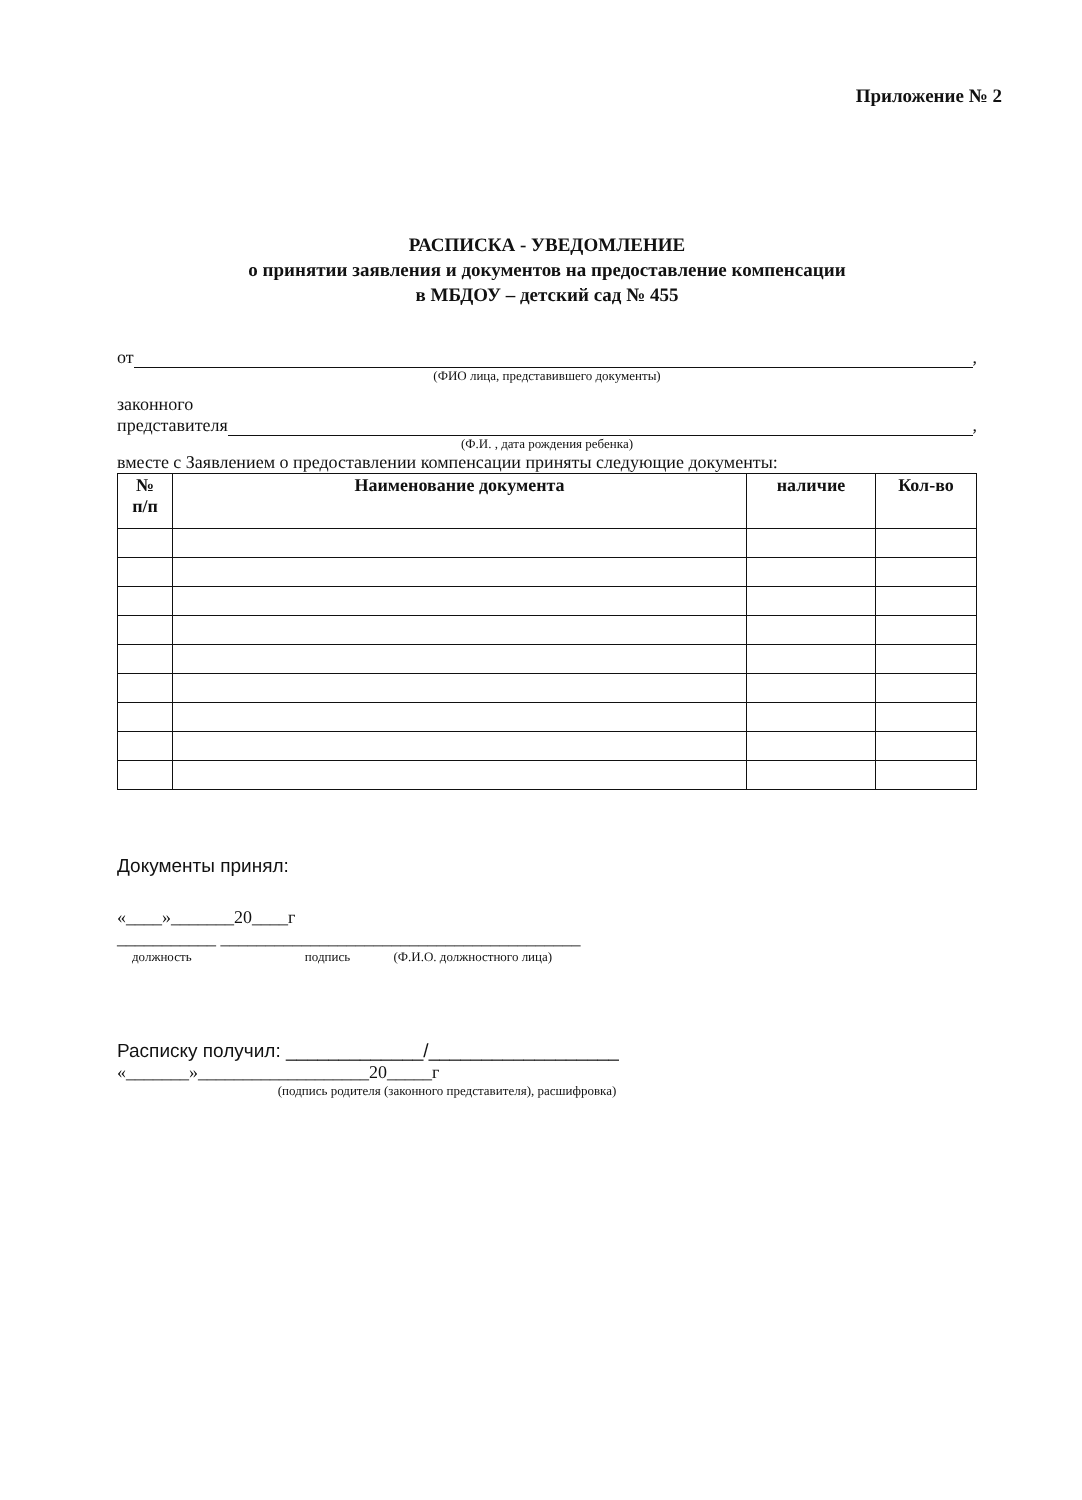Приложение № 2
РАСПИСКА - УВЕДОМЛЕНИЕ
о принятии заявления и документов на предоставление компенсации
в МБДОУ – детский сад № 455
от ,
(ФИО лица, представившего документы)
законного
представителя ,
(Ф.И. , дата рождения ребенка)
вместе с Заявлением о предоставлении компенсации приняты следующие документы:
| № п/п | Наименование документа | наличие | Кол-во |
| --- | --- | --- | --- |
Документы принял:
«____»_______20____г
___________ ________________________________________
должность подпись (Ф.И.О. должностного лица)
Расписку получил: _____________/__________________
«_______»___________________20_____г
(подпись родителя (законного представителя), расшифровка)